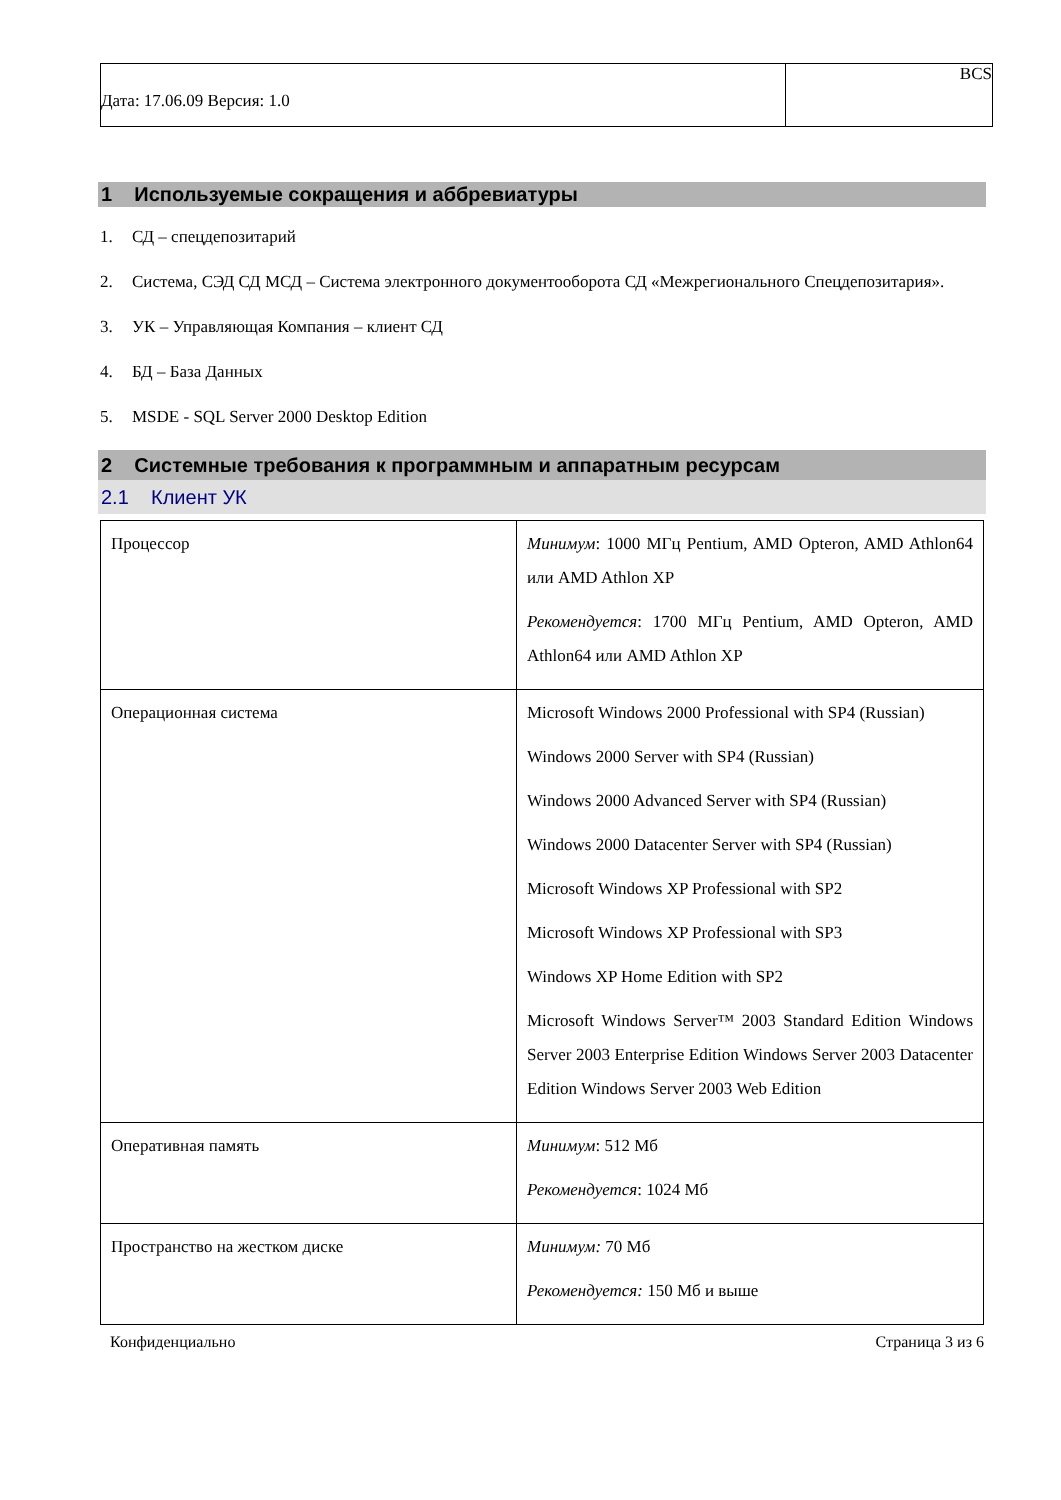| Дата: 17.06.09 Версия: 1.0 | BCS |
1 Используемые сокращения и аббревиатуры
1. СД – спецдепозитарий
2. Система, СЭД СД МСД – Система электронного документооборота СД «Межрегионального Спецдепозитария».
3. УК – Управляющая Компания – клиент СД
4. БД – База Данных
5. MSDE - SQL Server 2000 Desktop Edition
2 Системные требования к программным и аппаратным ресурсам
2.1 Клиент УК
| Процессор | Минимум : 1000 МГц Pentium, AMD Opteron, AMD Athlon64 или AMD Athlon XP Рекомендуется : 1700 МГц Pentium, AMD Opteron, AMD Athlon64 или AMD Athlon XP |
| Операционная система | Microsoft Windows 2000 Professional with SP4 (Russian) Windows 2000 Server with SP4 (Russian) Windows 2000 Advanced Server with SP4 (Russian) Windows 2000 Datacenter Server with SP4 (Russian) Microsoft Windows XP Professional with SP2 Microsoft Windows XP Professional with SP3 Windows XP Home Edition with SP2 Microsoft Windows Server™ 2003 Standard Edition Windows Server 2003 Enterprise Edition Windows Server 2003 Datacenter Edition Windows Server 2003 Web Edition |
| Оперативная память | Минимум : 512 Мб Рекомендуется : 1024 Мб |
| Пространство на жестком диске | Минимум: 70 Мб Рекомендуется: 150 Мб и выше |
Конфиденциально Страница 3 из 6